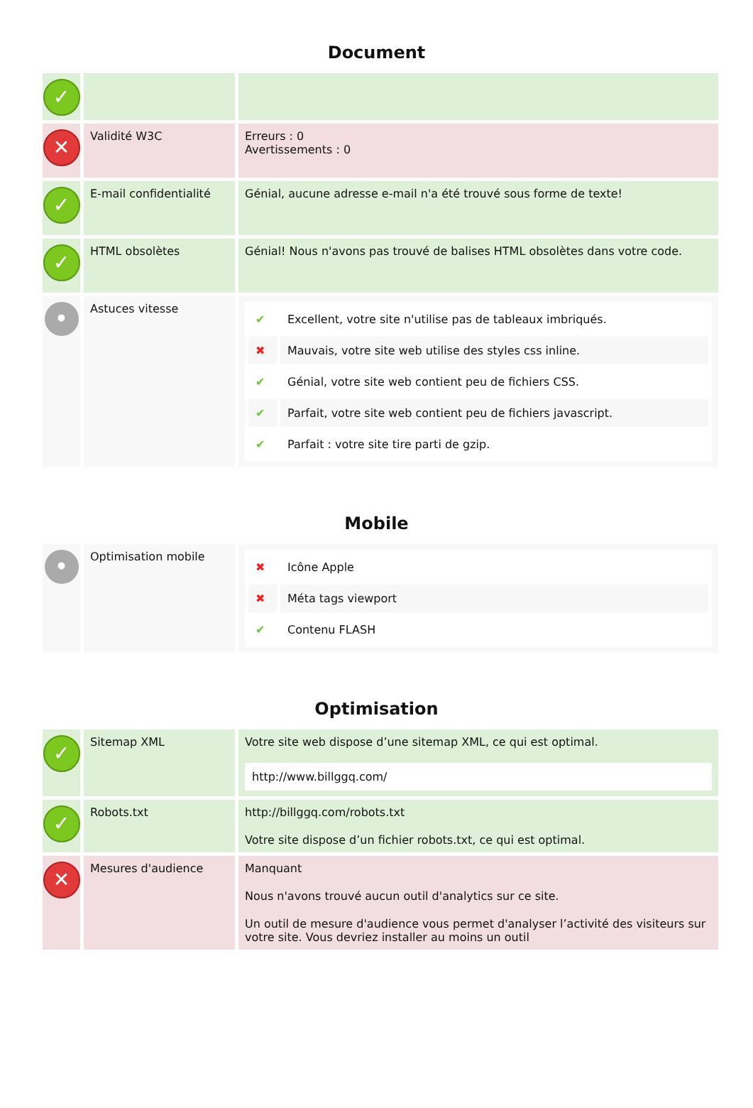Document
| ✓ | | |
| ✕ | Validité W3C | Erreurs : 0 Avertissements : 0 |
| ✓ | E-mail confidentialité | Génial, aucune adresse e-mail n'a été trouvé sous forme de texte! |
| ✓ | HTML obsolètes | Génial! Nous n'avons pas trouvé de balises HTML obsolètes dans votre code. |
| • | Astuces vitesse | / ✔ / Excellent, votre site n'utilise pas de tableaux imbriqués. / / ✖ / Mauvais, votre site web utilise des styles css inline. / / ✔ / Génial, votre site web contient peu de fichiers CSS. / / ✔ / Parfait, votre site web contient peu de fichiers javascript. / / ✔ / Parfait : votre site tire parti de gzip. / |
Mobile
| • | Optimisation mobile | / ✖ / Icône Apple / / ✖ / Méta tags viewport / / ✔ / Contenu FLASH / |
Optimisation
| ✓ | Sitemap XML | Votre site web dispose d’une sitemap XML, ce qui est optimal. http://www.billggq.com/ |
| ✓ | Robots.txt | http://billggq.com/robots.txt Votre site dispose d’un fichier robots.txt, ce qui est optimal. |
| ✕ | Mesures d'audience | Manquant Nous n'avons trouvé aucun outil d'analytics sur ce site. Un outil de mesure d'audience vous permet d'analyser l’activité des visiteurs sur votre site. Vous devriez installer au moins un outil |